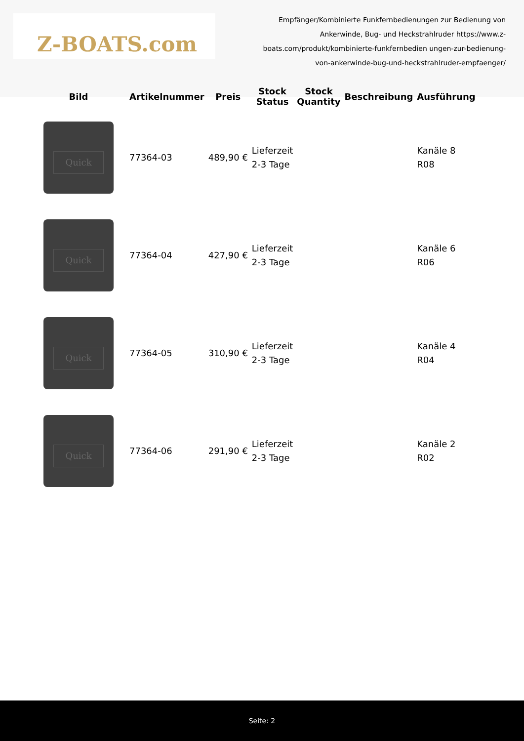Z-BOATS.com
Empfänger/Kombinierte Funkfernbedienungen zur Bedienung von Ankerwinde, Bug- und Heckstrahlruder https://www.z-boats.com/produkt/kombinierte-funkfernbedien ungen-zur-bedienung-von-ankerwinde-bug-und-heckstrahlruder-empfaenger/
| Bild | Artikelnummer | Preis | Stock Status | Stock Quantity | Beschreibung | Ausführung |
| --- | --- | --- | --- | --- | --- | --- |
| Quick | 77364-03 | 489,90 € | Lieferzeit 2-3 Tage | | | Kanäle 8 R08 |
| Quick | 77364-04 | 427,90 € | Lieferzeit 2-3 Tage | | | Kanäle 6 R06 |
| Quick | 77364-05 | 310,90 € | Lieferzeit 2-3 Tage | | | Kanäle 4 R04 |
| Quick | 77364-06 | 291,90 € | Lieferzeit 2-3 Tage | | | Kanäle 2 R02 |
Seite: 2